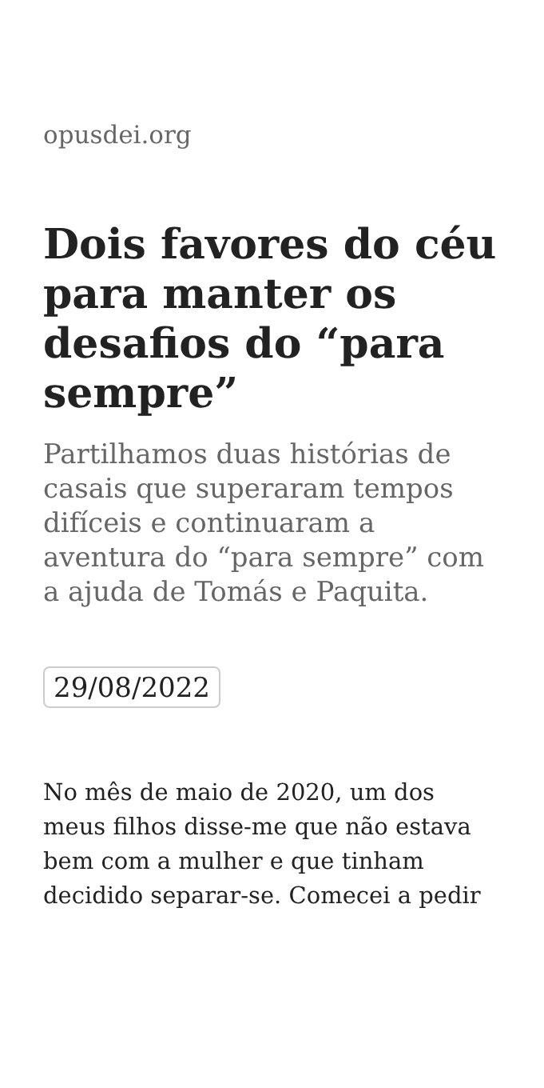opusdei.org
Dois favores do céu para manter os desafios do “para sempre”
Partilhamos duas histórias de casais que superaram tempos difíceis e continuaram a aventura do “para sempre” com a ajuda de Tomás e Paquita.
29/08/2022
No mês de maio de 2020, um dos meus filhos disse-me que não estava bem com a mulher e que tinham decidido separar-se. Comecei a pedir